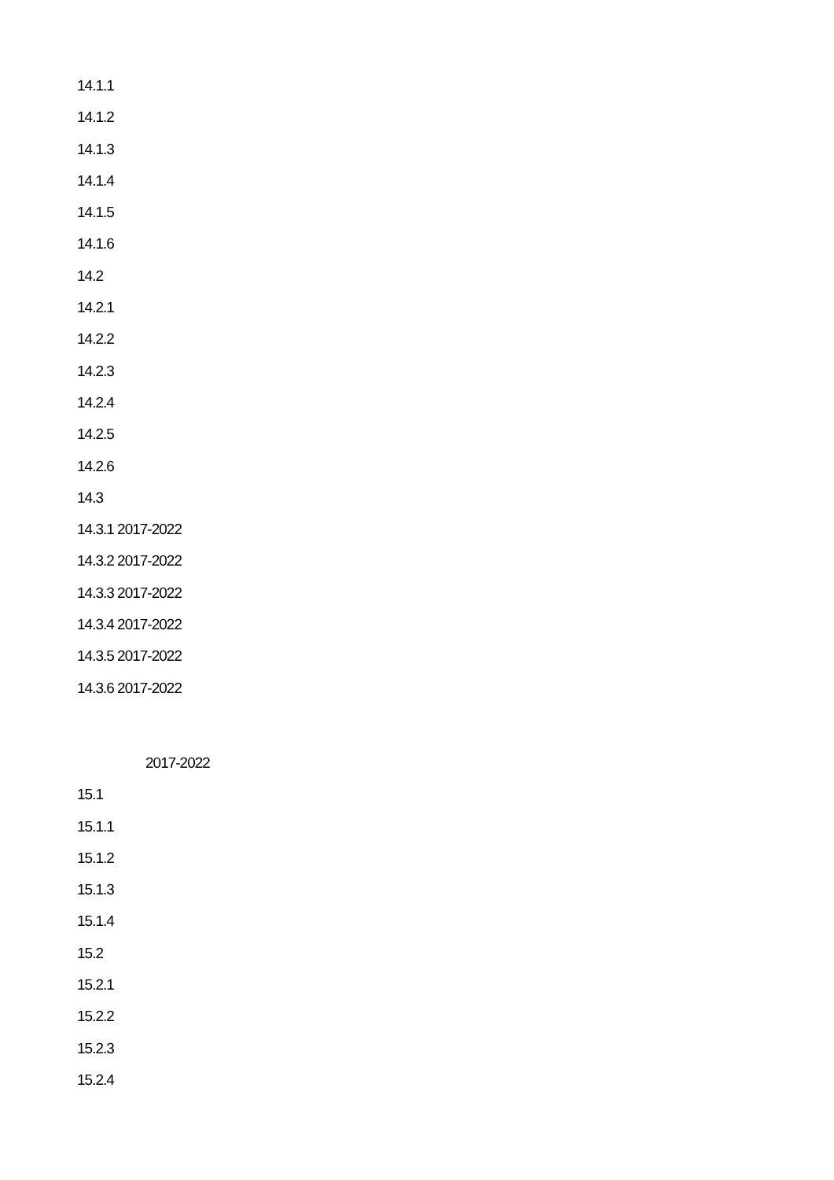14.1.1
14.1.2
14.1.3
14.1.4
14.1.5
14.1.6
14.2
14.2.1
14.2.2
14.2.3
14.2.4
14.2.5
14.2.6
14.3
14.3.1 2017-2022
14.3.2 2017-2022
14.3.3 2017-2022
14.3.4 2017-2022
14.3.5 2017-2022
14.3.6 2017-2022
2017-2022
15.1
15.1.1
15.1.2
15.1.3
15.1.4
15.2
15.2.1
15.2.2
15.2.3
15.2.4